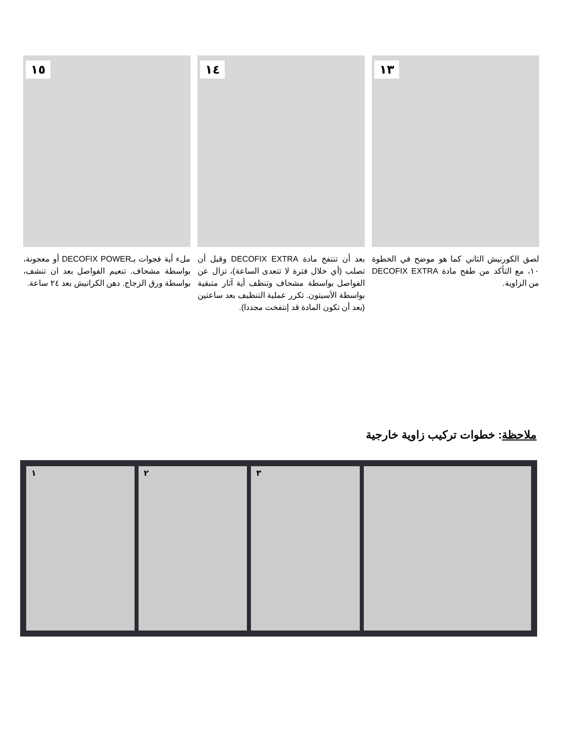١٣
لصق الكورنيش الثاني كما هو موضح في الخطوة ١٠، مع التأكد من طفح مادة DECOFIX EXTRA من الزاوية.
١٤
بعد أن تنتفخ مادة DECOFIX EXTRA وقبل أن تصلب (أي خلال فترة لا تتعدى الساعة)، تزال عن الفواصل بواسطة مشحاف وتنظف أية آثار متبقية بواسطة الأسيتون. تكرر عملية التنظيف بعد ساعتين (بعد أن تكون المادة قد إنتفخت مجددا).
١٥
ملء أية فجوات بـDECOFIX POWER أو معجونة، بواسطة مشحاف. تنعيم الفواصل بعد ان تنشف، بواسطة ورق الزجاج. دهن الكرانيش بعد ٢٤ ساعة.
ملاحظة: خطوات تركيب زاوية خارجية
١ ٢ ٣